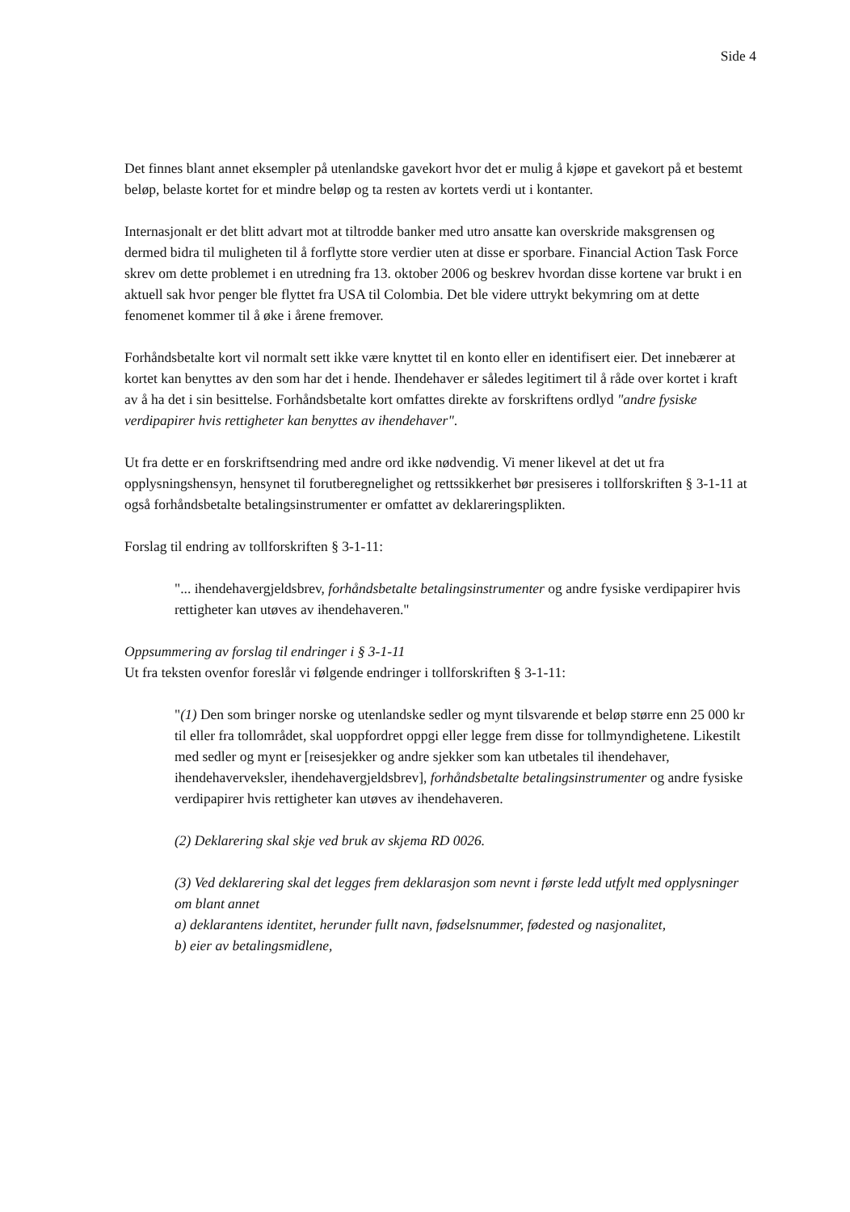Side 4
Det finnes blant annet eksempler på utenlandske gavekort hvor det er mulig å kjøpe et gavekort på et bestemt beløp, belaste kortet for et mindre beløp og ta resten av kortets verdi ut i kontanter.
Internasjonalt er det blitt advart mot at tiltrodde banker med utro ansatte kan overskride maksgrensen og dermed bidra til muligheten til å forflytte store verdier uten at disse er sporbare. Financial Action Task Force skrev om dette problemet i en utredning fra 13. oktober 2006 og beskrev hvordan disse kortene var brukt i en aktuell sak hvor penger ble flyttet fra USA til Colombia. Det ble videre uttrykt bekymring om at dette fenomenet kommer til å øke i årene fremover.
Forhåndsbetalte kort vil normalt sett ikke være knyttet til en konto eller en identifisert eier. Det innebærer at kortet kan benyttes av den som har det i hende. Ihendehaver er således legitimert til å råde over kortet i kraft av å ha det i sin besittelse. Forhåndsbetalte kort omfattes direkte av forskriftens ordlyd "andre fysiske verdipapirer hvis rettigheter kan benyttes av ihendehaver".
Ut fra dette er en forskriftsendring med andre ord ikke nødvendig. Vi mener likevel at det ut fra opplysningshensyn, hensynet til forutberegnelighet og rettssikkerhet bør presiseres i tollforskriften § 3-1-11 at også forhåndsbetalte betalingsinstrumenter er omfattet av deklareringsplikten.
Forslag til endring av tollforskriften § 3-1-11:
"... ihendehavergjeldsbrev, forhåndsbetalte betalingsinstrumenter og andre fysiske verdipapirer hvis rettigheter kan utøves av ihendehaveren."
Oppsummering av forslag til endringer i § 3-1-11
Ut fra teksten ovenfor foreslår vi følgende endringer i tollforskriften § 3-1-11:
"(1) Den som bringer norske og utenlandske sedler og mynt tilsvarende et beløp større enn 25 000 kr til eller fra tollområdet, skal uoppfordret oppgi eller legge frem disse for tollmyndighetene. Likestilt med sedler og mynt er [reisesjekker og andre sjekker som kan utbetales til ihendehaver, ihendehaverveksler, ihendehavergjeldsbrev], forhåndsbetalte betalingsinstrumenter og andre fysiske verdipapirer hvis rettigheter kan utøves av ihendehaveren.
(2) Deklarering skal skje ved bruk av skjema RD 0026.
(3) Ved deklarering skal det legges frem deklarasjon som nevnt i første ledd utfylt med opplysninger om blant annet
a) deklarantens identitet, herunder fullt navn, fødselsnummer, fødested og nasjonalitet,
b) eier av betalingsmidlene,